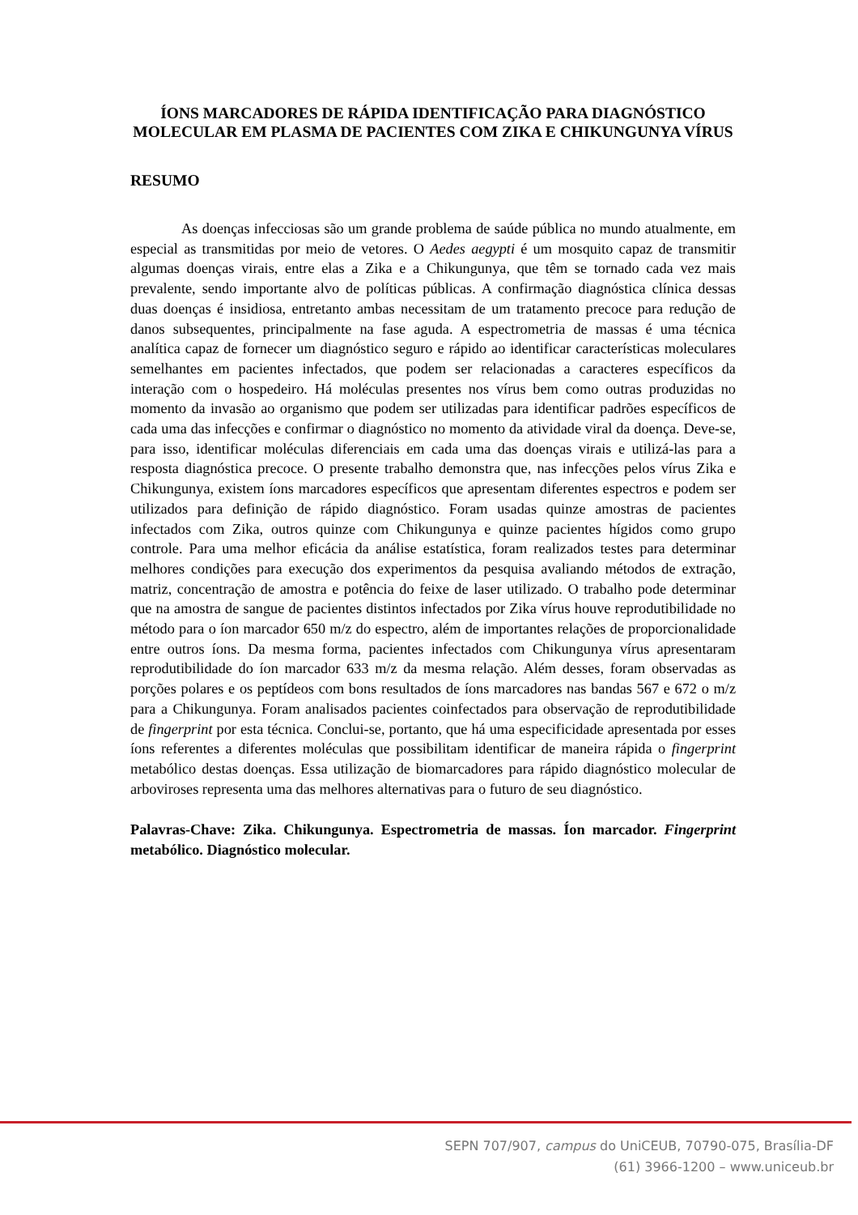ÍONS MARCADORES DE RÁPIDA IDENTIFICAÇÃO PARA DIAGNÓSTICO MOLECULAR EM PLASMA DE PACIENTES COM ZIKA E CHIKUNGUNYA VÍRUS
RESUMO
As doenças infecciosas são um grande problema de saúde pública no mundo atualmente, em especial as transmitidas por meio de vetores. O Aedes aegypti é um mosquito capaz de transmitir algumas doenças virais, entre elas a Zika e a Chikungunya, que têm se tornado cada vez mais prevalente, sendo importante alvo de políticas públicas. A confirmação diagnóstica clínica dessas duas doenças é insidiosa, entretanto ambas necessitam de um tratamento precoce para redução de danos subsequentes, principalmente na fase aguda. A espectrometria de massas é uma técnica analítica capaz de fornecer um diagnóstico seguro e rápido ao identificar características moleculares semelhantes em pacientes infectados, que podem ser relacionadas a caracteres específicos da interação com o hospedeiro. Há moléculas presentes nos vírus bem como outras produzidas no momento da invasão ao organismo que podem ser utilizadas para identificar padrões específicos de cada uma das infecções e confirmar o diagnóstico no momento da atividade viral da doença. Deve-se, para isso, identificar moléculas diferenciais em cada uma das doenças virais e utilizá-las para a resposta diagnóstica precoce. O presente trabalho demonstra que, nas infecções pelos vírus Zika e Chikungunya, existem íons marcadores específicos que apresentam diferentes espectros e podem ser utilizados para definição de rápido diagnóstico. Foram usadas quinze amostras de pacientes infectados com Zika, outros quinze com Chikungunya e quinze pacientes hígidos como grupo controle. Para uma melhor eficácia da análise estatística, foram realizados testes para determinar melhores condições para execução dos experimentos da pesquisa avaliando métodos de extração, matriz, concentração de amostra e potência do feixe de laser utilizado. O trabalho pode determinar que na amostra de sangue de pacientes distintos infectados por Zika vírus houve reprodutibilidade no método para o íon marcador 650 m/z do espectro, além de importantes relações de proporcionalidade entre outros íons. Da mesma forma, pacientes infectados com Chikungunya vírus apresentaram reprodutibilidade do íon marcador 633 m/z da mesma relação. Além desses, foram observadas as porções polares e os peptídeos com bons resultados de íons marcadores nas bandas 567 e 672 o m/z para a Chikungunya. Foram analisados pacientes coinfectados para observação de reprodutibilidade de fingerprint por esta técnica. Conclui-se, portanto, que há uma especificidade apresentada por esses íons referentes a diferentes moléculas que possibilitam identificar de maneira rápida o fingerprint metabólico destas doenças. Essa utilização de biomarcadores para rápido diagnóstico molecular de arboviroses representa uma das melhores alternativas para o futuro de seu diagnóstico.
Palavras-Chave: Zika. Chikungunya. Espectrometria de massas. Íon marcador. Fingerprint metabólico. Diagnóstico molecular.
SEPN 707/907, campus do UniCEUB, 70790-075, Brasília-DF
(61) 3966-1200 – www.uniceub.br